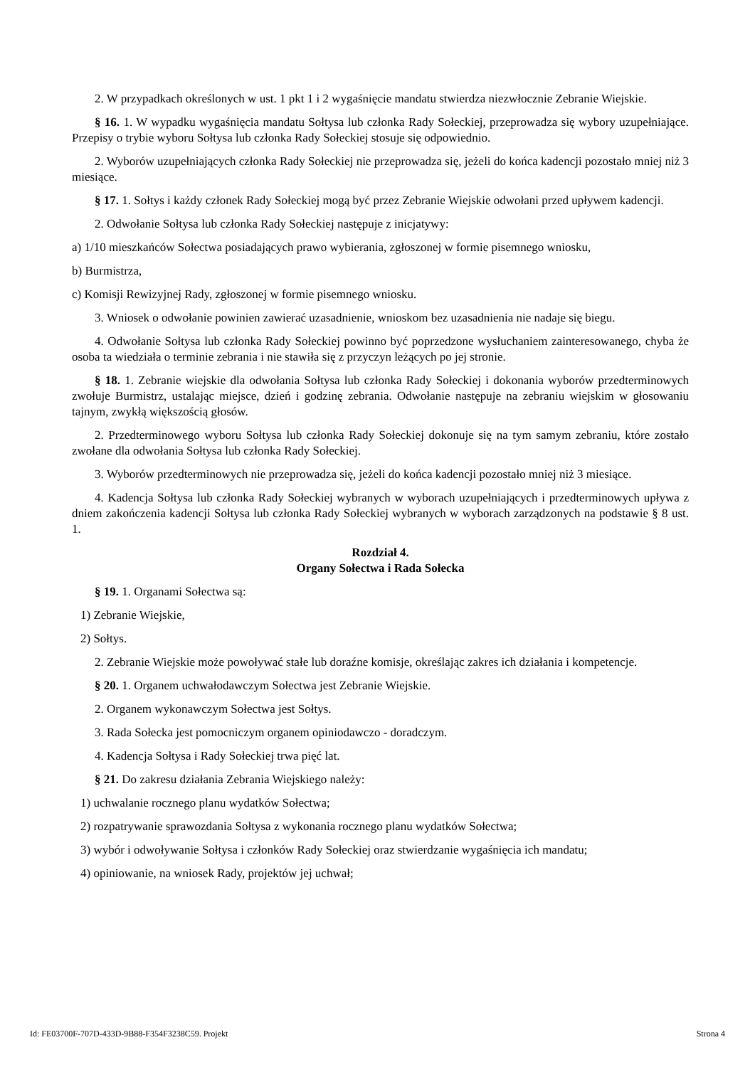2. W przypadkach określonych w ust. 1 pkt 1 i 2 wygaśnięcie mandatu stwierdza niezwłocznie Zebranie Wiejskie.
§ 16. 1. W wypadku wygaśnięcia mandatu Sołtysa lub członka Rady Sołeckiej, przeprowadza się wybory uzupełniające. Przepisy o trybie wyboru Sołtysa lub członka Rady Sołeckiej stosuje się odpowiednio.
2. Wyborów uzupełniających członka Rady Sołeckiej nie przeprowadza się, jeżeli do końca kadencji pozostało mniej niż 3 miesiące.
§ 17. 1. Sołtys i każdy członek Rady Sołeckiej mogą być przez Zebranie Wiejskie odwołani przed upływem kadencji.
2. Odwołanie Sołtysa lub członka Rady Sołeckiej następuje z inicjatywy:
a) 1/10 mieszkańców Sołectwa posiadających prawo wybierania, zgłoszonej w formie pisemnego wniosku,
b) Burmistrza,
c) Komisji Rewizyjnej Rady, zgłoszonej w formie pisemnego wniosku.
3. Wniosek o odwołanie powinien zawierać uzasadnienie, wnioskom bez uzasadnienia nie nadaje się biegu.
4. Odwołanie Sołtysa lub członka Rady Sołeckiej powinno być poprzedzone wysłuchaniem zainteresowanego, chyba że osoba ta wiedziała o terminie zebrania i nie stawiła się z przyczyn leżących po jej stronie.
§ 18. 1. Zebranie wiejskie dla odwołania Sołtysa lub członka Rady Sołeckiej i dokonania wyborów przedterminowych zwołuje Burmistrz, ustalając miejsce, dzień i godzinę zebrania. Odwołanie następuje na zebraniu wiejskim w głosowaniu tajnym, zwykłą większością głosów.
2. Przedterminowego wyboru Sołtysa lub członka Rady Sołeckiej dokonuje się na tym samym zebraniu, które zostało zwołane dla odwołania Sołtysa lub członka Rady Sołeckiej.
3. Wyborów przedterminowych nie przeprowadza się, jeżeli do końca kadencji pozostało mniej niż 3 miesiące.
4. Kadencja Sołtysa lub członka Rady Sołeckiej wybranych w wyborach uzupełniających i przedterminowych upływa z dniem zakończenia kadencji Sołtysa lub członka Rady Sołeckiej wybranych w wyborach zarządzonych na podstawie § 8 ust. 1.
Rozdział 4.
Organy Sołectwa i Rada Sołecka
§ 19. 1. Organami Sołectwa są:
1) Zebranie Wiejskie,
2) Sołtys.
2. Zebranie Wiejskie może powoływać stałe lub doraźne komisje, określając zakres ich działania i kompetencje.
§ 20. 1. Organem uchwałodawczym Sołectwa jest Zebranie Wiejskie.
2. Organem wykonawczym Sołectwa jest Sołtys.
3. Rada Sołecka jest pomocniczym organem opiniodawczo - doradczym.
4. Kadencja Sołtysa i Rady Sołeckiej trwa pięć lat.
§ 21. Do zakresu działania Zebrania Wiejskiego należy:
1) uchwalanie rocznego planu wydatków Sołectwa;
2) rozpatrywanie sprawozdania Sołtysa z wykonania rocznego planu wydatków Sołectwa;
3) wybór i odwoływanie Sołtysa i członków Rady Sołeckiej oraz stwierdzanie wygaśnięcia ich mandatu;
4) opiniowanie, na wniosek Rady, projektów jej uchwał;
Id: FE03700F-707D-433D-9B88-F354F3238C59. Projekt Strona 4